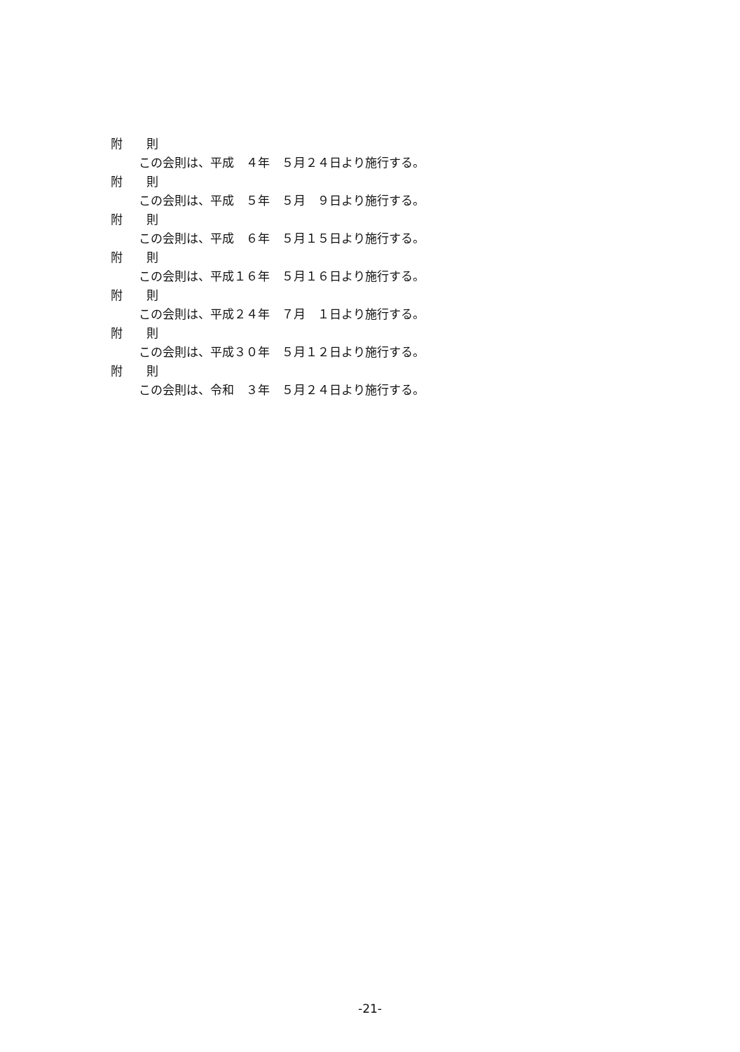附　　則
この会則は、平成　４年　５月２４日より施行する。
附　　則
この会則は、平成　５年　５月　９日より施行する。
附　　則
この会則は、平成　６年　５月１５日より施行する。
附　　則
この会則は、平成１６年　５月１６日より施行する。
附　　則
この会則は、平成２４年　７月　１日より施行する。
附　　則
この会則は、平成３０年　５月１２日より施行する。
附　　則
この会則は、令和　３年　５月２４日より施行する。
-21-